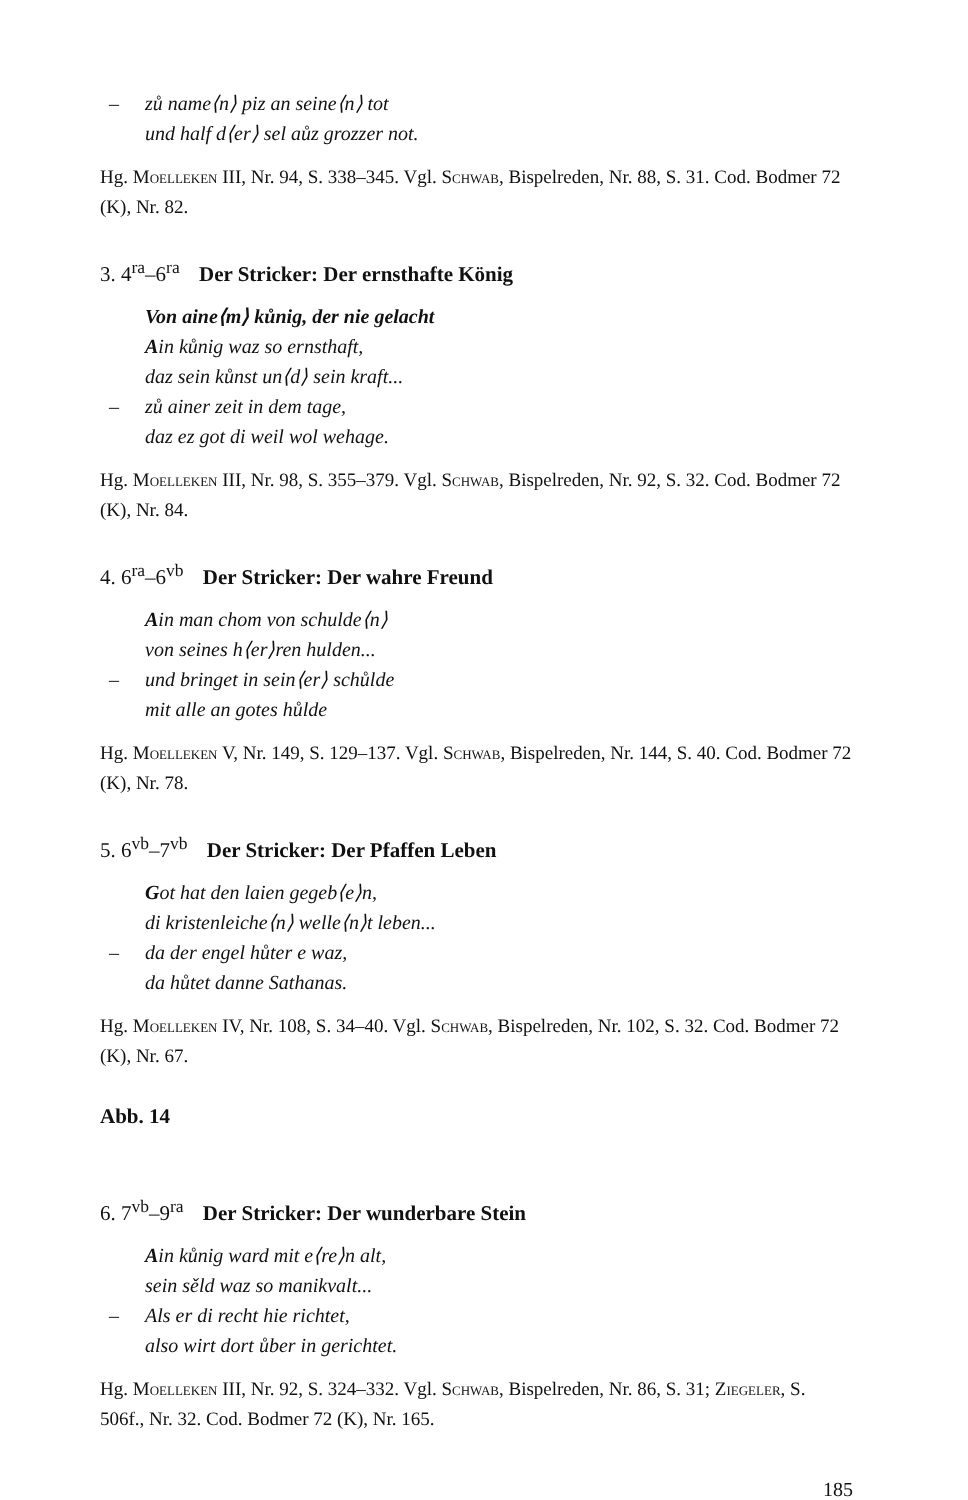– zů name⟨n⟩ piz an seine⟨n⟩ tot
und half d⟨er⟩ sel aůz grozzer not.
Hg. Moelleken III, Nr. 94, S. 338–345. Vgl. Schwab, Bispelreden, Nr. 88, S. 31. Cod. Bodmer 72 (K), Nr. 82.
3. 4<sup>ra</sup>–6<sup>ra</sup> Der Stricker: Der ernsthafte König
Von aine⟨m⟩ kůnig, der nie gelacht
Ain kůnig waz so ernsthaft,
daz sein kůnst un⟨d⟩ sein kraft...
– zů ainer zeit in dem tage,
daz ez got di weil wol wehage.
Hg. Moelleken III, Nr. 98, S. 355–379. Vgl. Schwab, Bispelreden, Nr. 92, S. 32. Cod. Bodmer 72 (K), Nr. 84.
4. 6<sup>ra</sup>–6<sup>vb</sup> Der Stricker: Der wahre Freund
Ain man chom von schulde⟨n⟩
von seines h⟨er⟩ren hulden...
– und bringet in sein⟨er⟩ schůlde
mit alle an gotes hůlde
Hg. Moelleken V, Nr. 149, S. 129–137. Vgl. Schwab, Bispelreden, Nr. 144, S. 40. Cod. Bodmer 72 (K), Nr. 78.
5. 6<sup>vb</sup>–7<sup>vb</sup> Der Stricker: Der Pfaffen Leben
Got hat den laien gegeb⟨e⟩n,
di kristenleiche⟨n⟩ welle⟨n⟩t leben...
– da der engel hůter e waz,
da hůtet danne Sathanas.
Hg. Moelleken IV, Nr. 108, S. 34–40. Vgl. Schwab, Bispelreden, Nr. 102, S. 32. Cod. Bodmer 72 (K), Nr. 67.
Abb. 14
6. 7<sup>vb</sup>–9<sup>ra</sup> Der Stricker: Der wunderbare Stein
Ain kůnig ward mit e⟨re⟩n alt,
sein sěld waz so manikvalt...
– Als er di recht hie richtet,
also wirt dort ůber in gerichtet.
Hg. Moelleken III, Nr. 92, S. 324–332. Vgl. Schwab, Bispelreden, Nr. 86, S. 31; Ziegeler, S. 506f., Nr. 32. Cod. Bodmer 72 (K), Nr. 165.
185